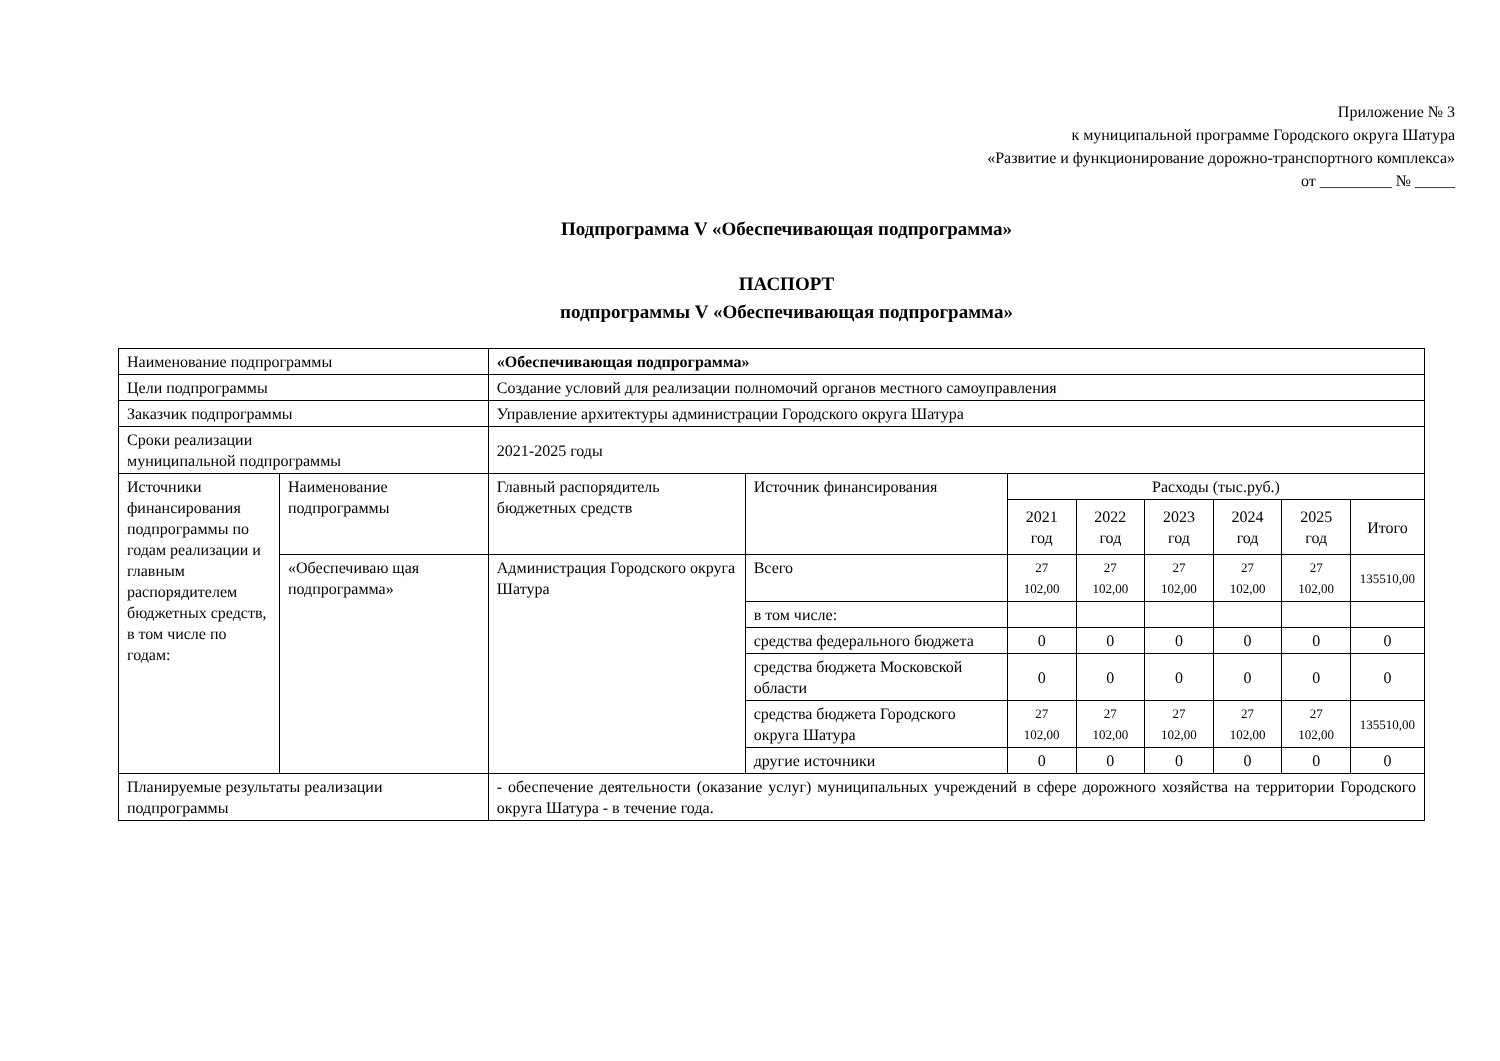Приложение № 3
к муниципальной программе Городского округа Шатура
«Развитие и функционирование дорожно-транспортного комплекса»
от _________ № _____
Подпрограмма V «Обеспечивающая подпрограмма»
ПАСПОРТ
подпрограммы V «Обеспечивающая подпрограмма»
| Наименование подпрограммы | | «Обеспечивающая подпрограмма» | | | | | | | |
| Цели подпрограммы | | Создание условий для реализации полномочий органов местного самоуправления | | | | | | | |
| Заказчик подпрограммы | | Управление архитектуры администрации Городского округа Шатура | | | | | | | |
| Сроки реализации муниципальной подпрограммы | | 2021-2025 годы | | | | | | | |
| Источники финансирования подпрограммы по годам реализации и главным распорядителем бюджетных средств, в том числе по годам: | Наименование подпрограммы | Главный распорядитель бюджетных средств | Источник финансирования | Расходы (тыс.руб.) | | | | | |
| | | | | 2021 год | 2022 год | 2023 год | 2024 год | 2025 год | Итого |
| | «Обеспечиваю щая подпрограмма» | Администрация Городского округа Шатура | Всего | 27 102,00 | 27 102,00 | 27 102,00 | 27 102,00 | 27 102,00 | 135510,00 |
| | | | в том числе: | | | | | | |
| | | | средства федерального бюджета | 0 | 0 | 0 | 0 | 0 | 0 |
| | | | средства бюджета Московской области | 0 | 0 | 0 | 0 | 0 | 0 |
| | | | средства бюджета Городского округа Шатура | 27 102,00 | 27 102,00 | 27 102,00 | 27 102,00 | 27 102,00 | 135510,00 |
| | | | другие источники | 0 | 0 | 0 | 0 | 0 | 0 |
| Планируемые результаты реализации подпрограммы | | - обеспечение деятельности (оказание услуг) муниципальных учреждений в сфере дорожного хозяйства на территории Городского округа Шатура - в течение года. | | | | | | | |